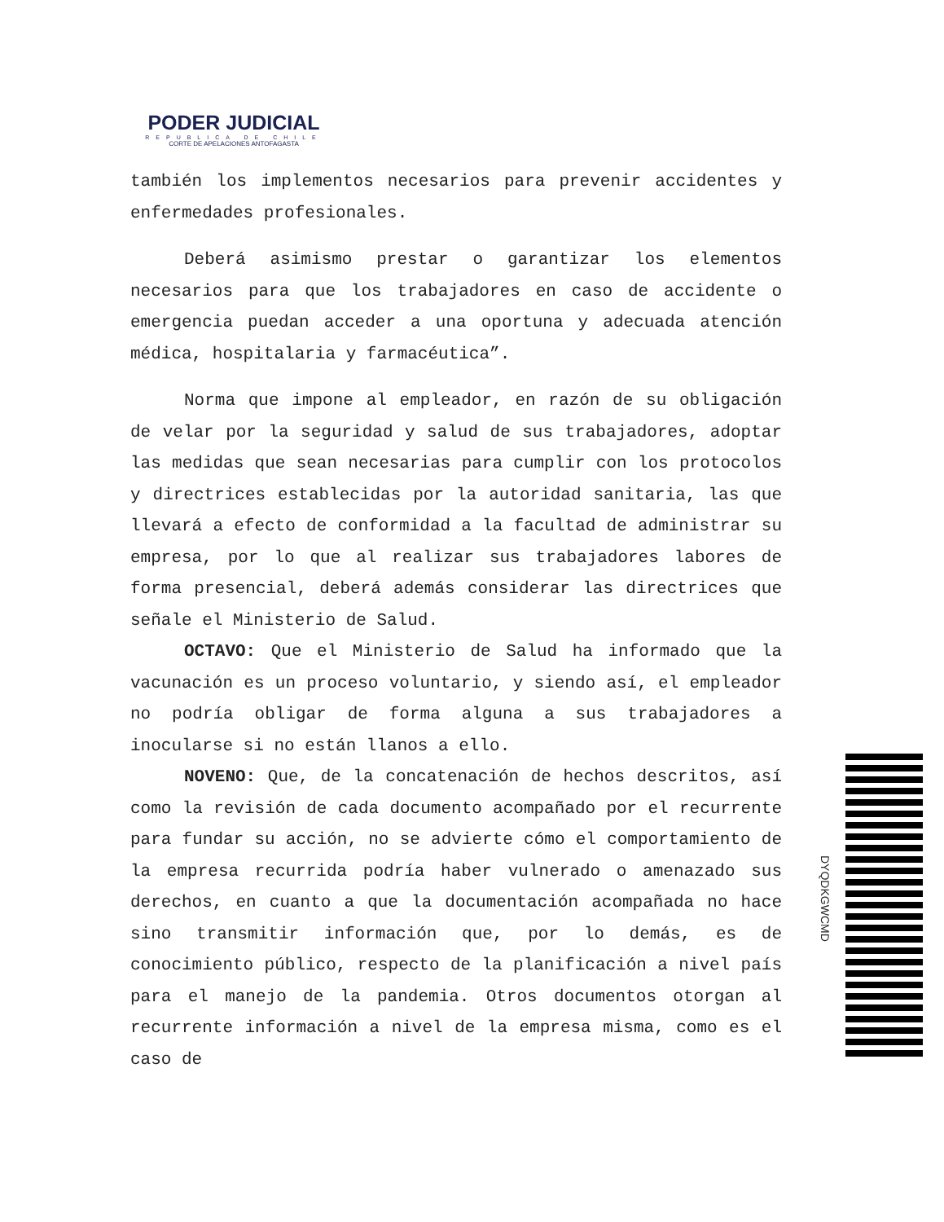PODER JUDICIAL
REPUBLICA DE CHILE
CORTE DE APELACIONES ANTOFAGASTA
también los implementos necesarios para prevenir accidentes y enfermedades profesionales.
Deberá asimismo prestar o garantizar los elementos necesarios para que los trabajadores en caso de accidente o emergencia puedan acceder a una oportuna y adecuada atención médica, hospitalaria y farmacéutica”.
Norma que impone al empleador, en razón de su obligación de velar por la seguridad y salud de sus trabajadores, adoptar las medidas que sean necesarias para cumplir con los protocolos y directrices establecidas por la autoridad sanitaria, las que llevará a efecto de conformidad a la facultad de administrar su empresa, por lo que al realizar sus trabajadores labores de forma presencial, deberá además considerar las directrices que señale el Ministerio de Salud.
OCTAVO: Que el Ministerio de Salud ha informado que la vacunación es un proceso voluntario, y siendo así, el empleador no podría obligar de forma alguna a sus trabajadores a inocularse si no están llanos a ello.
NOVENO: Que, de la concatenación de hechos descritos, así como la revisión de cada documento acompañado por el recurrente para fundar su acción, no se advierte cómo el comportamiento de la empresa recurrida podría haber vulnerado o amenazado sus derechos, en cuanto a que la documentación acompañada no hace sino transmitir información que, por lo demás, es de conocimiento público, respecto de la planificación a nivel país para el manejo de la pandemia. Otros documentos otorgan al recurrente información a nivel de la empresa misma, como es el caso de
DYQDKGWCMD